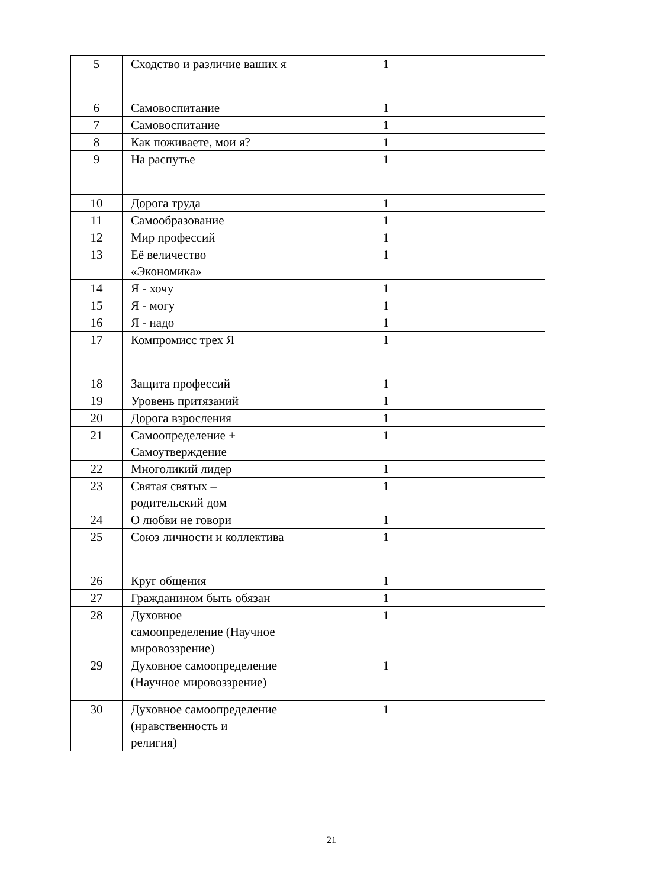| 5 | Сходство и различие ваших я | 1 | |
| 6 | Самовоспитание | 1 | |
| 7 | Самовоспитание | 1 | |
| 8 | Как поживаете, мои я? | 1 | |
| 9 | На распутье | 1 | |
| 10 | Дорога труда | 1 | |
| 11 | Самообразование | 1 | |
| 12 | Мир профессий | 1 | |
| 13 | Её величество «Экономика» | 1 | |
| 14 | Я - хочу | 1 | |
| 15 | Я - могу | 1 | |
| 16 | Я - надо | 1 | |
| 17 | Компромисс трех Я | 1 | |
| 18 | Защита профессий | 1 | |
| 19 | Уровень притязаний | 1 | |
| 20 | Дорога взросления | 1 | |
| 21 | Самоопределение + Самоутверждение | 1 | |
| 22 | Многоликий лидер | 1 | |
| 23 | Святая святых – родительский дом | 1 | |
| 24 | О любви не говори | 1 | |
| 25 | Союз личности и коллектива | 1 | |
| 26 | Круг общения | 1 | |
| 27 | Гражданином быть обязан | 1 | |
| 28 | Духовное самоопределение (Научное мировоззрение) | 1 | |
| 29 | Духовное самоопределение (Научное мировоззрение) | 1 | |
| 30 | Духовное самоопределение (нравственность и религия) | 1 | |
21